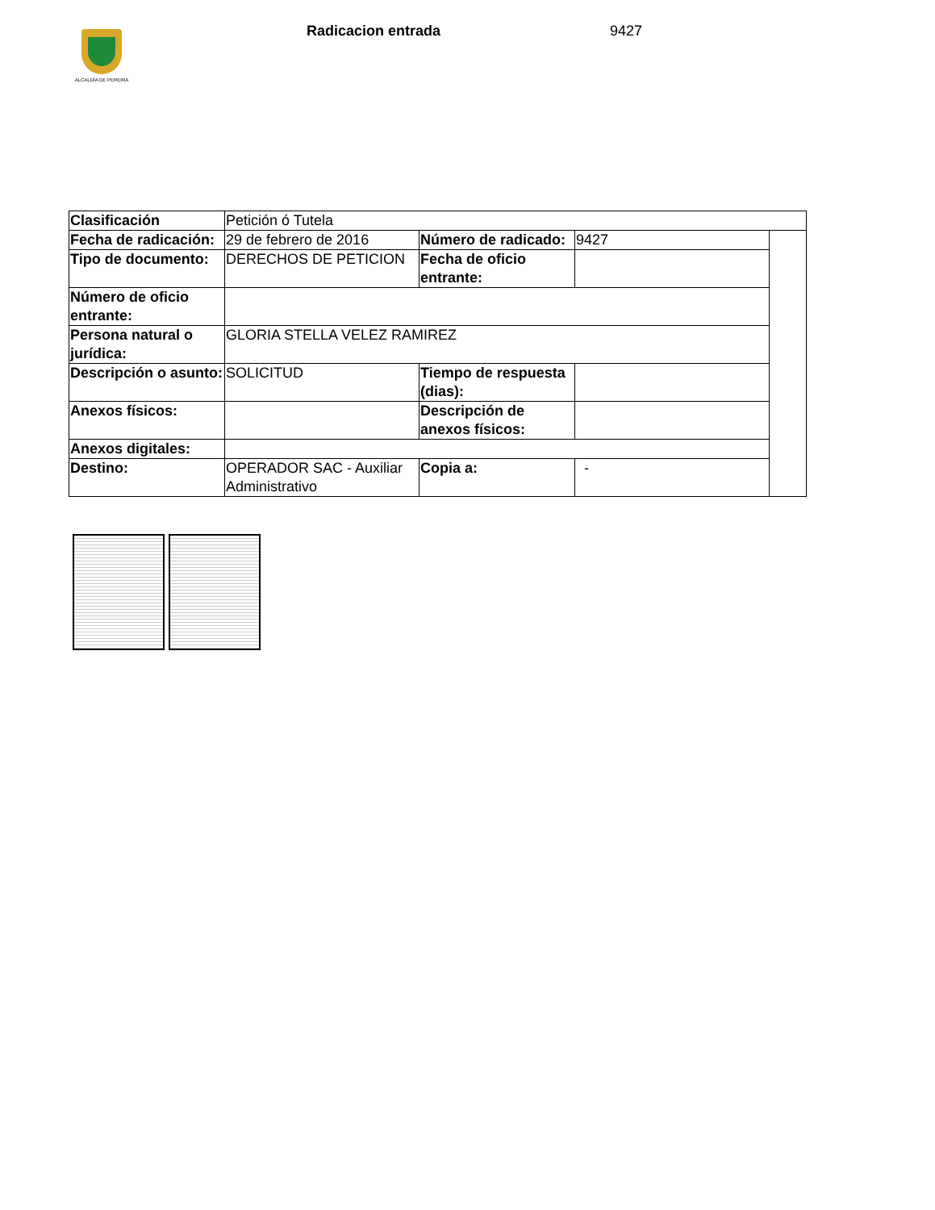ALCALDÍA DE PEREIRA
Radicacion entrada 9427
| Clasificación | Petición ó Tutela | | | |
| Fecha de radicación: | 29 de febrero de 2016 | Número de radicado: | 9427 | |
| Tipo de documento: | DERECHOS DE PETICION | Fecha de oficio entrante: | | |
| Número de oficio entrante: | | | | |
| Persona natural o jurídica: | GLORIA STELLA VELEZ RAMIREZ | | | |
| Descripción o asunto: | SOLICITUD | Tiempo de respuesta (dias): | | |
| Anexos físicos: | | Descripción de anexos físicos: | | |
| Anexos digitales: | | | | |
| Destino: | OPERADOR SAC - Auxiliar Administrativo | Copia a: | - | |